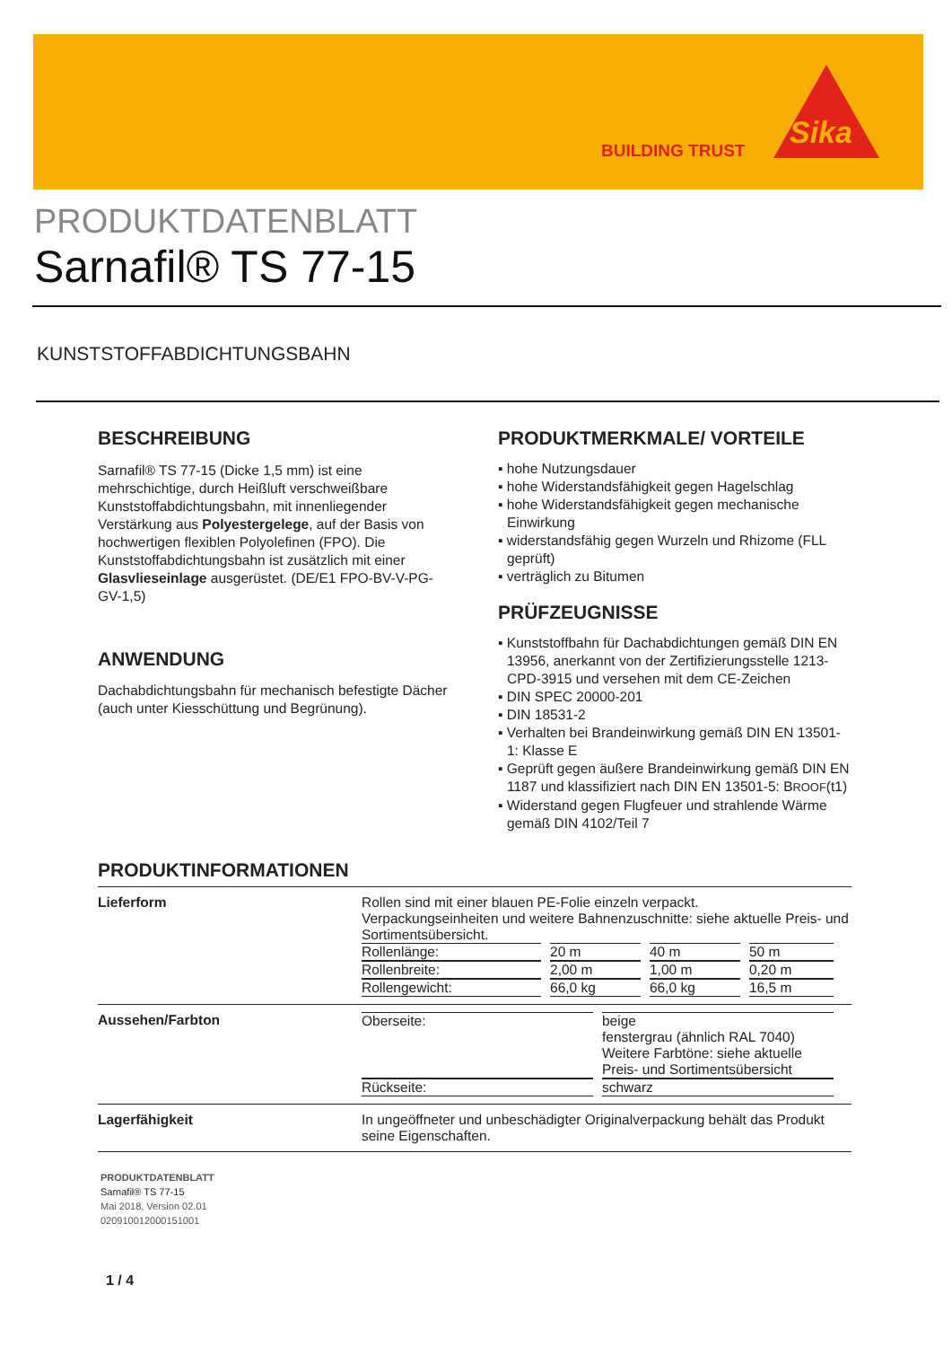BUILDING TRUST Sika
PRODUKTDATENBLATT
Sarnafil® TS 77-15
KUNSTSTOFFABDICHTUNGSBAHN
BESCHREIBUNG
Sarnafil® TS 77-15 (Dicke 1,5 mm) ist eine mehrschichtige, durch Heißluft verschweißbare Kunststoffabdichtungsbahn, mit innenliegender Verstärkung aus Polyestergelege, auf der Basis von hochwertigen flexiblen Polyolefinen (FPO). Die Kunststoffabdichtungsbahn ist zusätzlich mit einer Glasvlieseinlage ausgerüstet. (DE/E1 FPO-BV-V-PG-GV-1,5)
ANWENDUNG
Dachabdichtungsbahn für mechanisch befestigte Dächer (auch unter Kiesschüttung und Begrünung).
PRODUKTMERKMALE/ VORTEILE
▪ hohe Nutzungsdauer
▪ hohe Widerstandsfähigkeit gegen Hagelschlag
▪ hohe Widerstandsfähigkeit gegen mechanische Einwirkung
▪ widerstandsfähig gegen Wurzeln und Rhizome (FLL geprüft)
▪ verträglich zu Bitumen
PRÜFZEUGNISSE
▪ Kunststoffbahn für Dachabdichtungen gemäß DIN EN 13956, anerkannt von der Zertifizierungsstelle 1213-CPD-3915 und versehen mit dem CE-Zeichen
▪ DIN SPEC 20000-201
▪ DIN 18531-2
▪ Verhalten bei Brandeinwirkung gemäß DIN EN 13501-1: Klasse E
▪ Geprüft gegen äußere Brandeinwirkung gemäß DIN EN 1187 und klassifiziert nach DIN EN 13501-5: BROOF(t1)
▪ Widerstand gegen Flugfeuer und strahlende Wärme gemäß DIN 4102/Teil 7
PRODUKTINFORMATIONEN
| Lieferform | Rollen sind mit einer blauen PE-Folie einzeln verpackt. Verpackungseinheiten und weitere Bahnenzuschnitte: siehe aktuelle Preis- und Sortimentsübersicht. / Rollenlänge: / 20 m / 40 m / 50 m / / Rollenbreite: / 2,00 m / 1,00 m / 0,20 m / / Rollengewicht: / 66,0 kg / 66,0 kg / 16,5 m / |
| Aussehen/Farbton | / Oberseite: / beige fenstergrau (ähnlich RAL 7040) Weitere Farbtöne: siehe aktuelle Preis- und Sortimentsübersicht / / Rückseite: / schwarz / |
| Lagerfähigkeit | In ungeöffneter und unbeschädigter Originalverpackung behält das Produkt seine Eigenschaften. |
PRODUKTDATENBLATT
Sarnafil® TS 77-15
Mai 2018, Version 02.01
020910012000151001
1 / 4